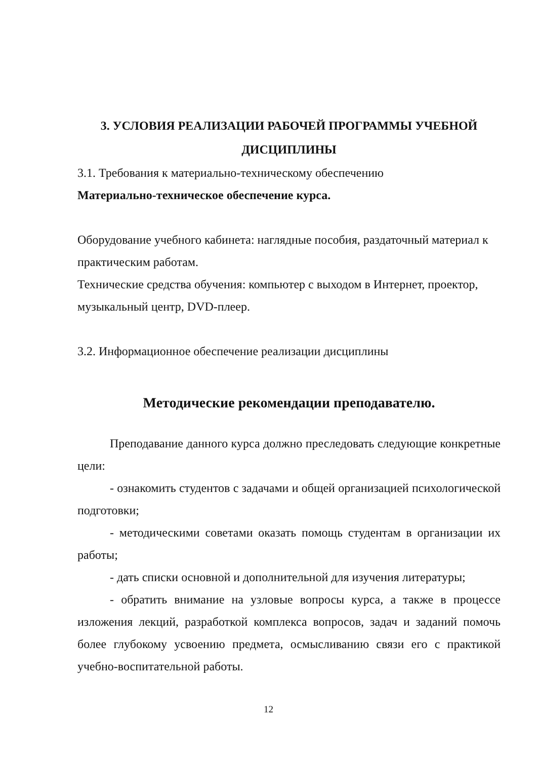3. УСЛОВИЯ РЕАЛИЗАЦИИ РАБОЧЕЙ ПРОГРАММЫ УЧЕБНОЙ ДИСЦИПЛИНЫ
3.1. Требования к материально-техническому обеспечению
Материально-техническое обеспечение курса.
Оборудование учебного кабинета: наглядные пособия, раздаточный материал к практическим работам.
Технические средства обучения: компьютер с выходом в Интернет, проектор, музыкальный центр, DVD-плеер.
3.2. Информационное обеспечение реализации дисциплины
Методические рекомендации преподавателю.
Преподавание данного курса должно преследовать следующие конкретные цели:
- ознакомить студентов с задачами и общей организацией психологической подготовки;
- методическими советами оказать помощь студентам в организации их работы;
- дать списки основной и дополнительной для изучения литературы;
- обратить внимание на узловые вопросы курса, а также в процессе изложения лекций, разработкой комплекса вопросов, задач и заданий помочь более глубокому усвоению предмета, осмысливанию связи его с практикой учебно-воспитательной работы.
12